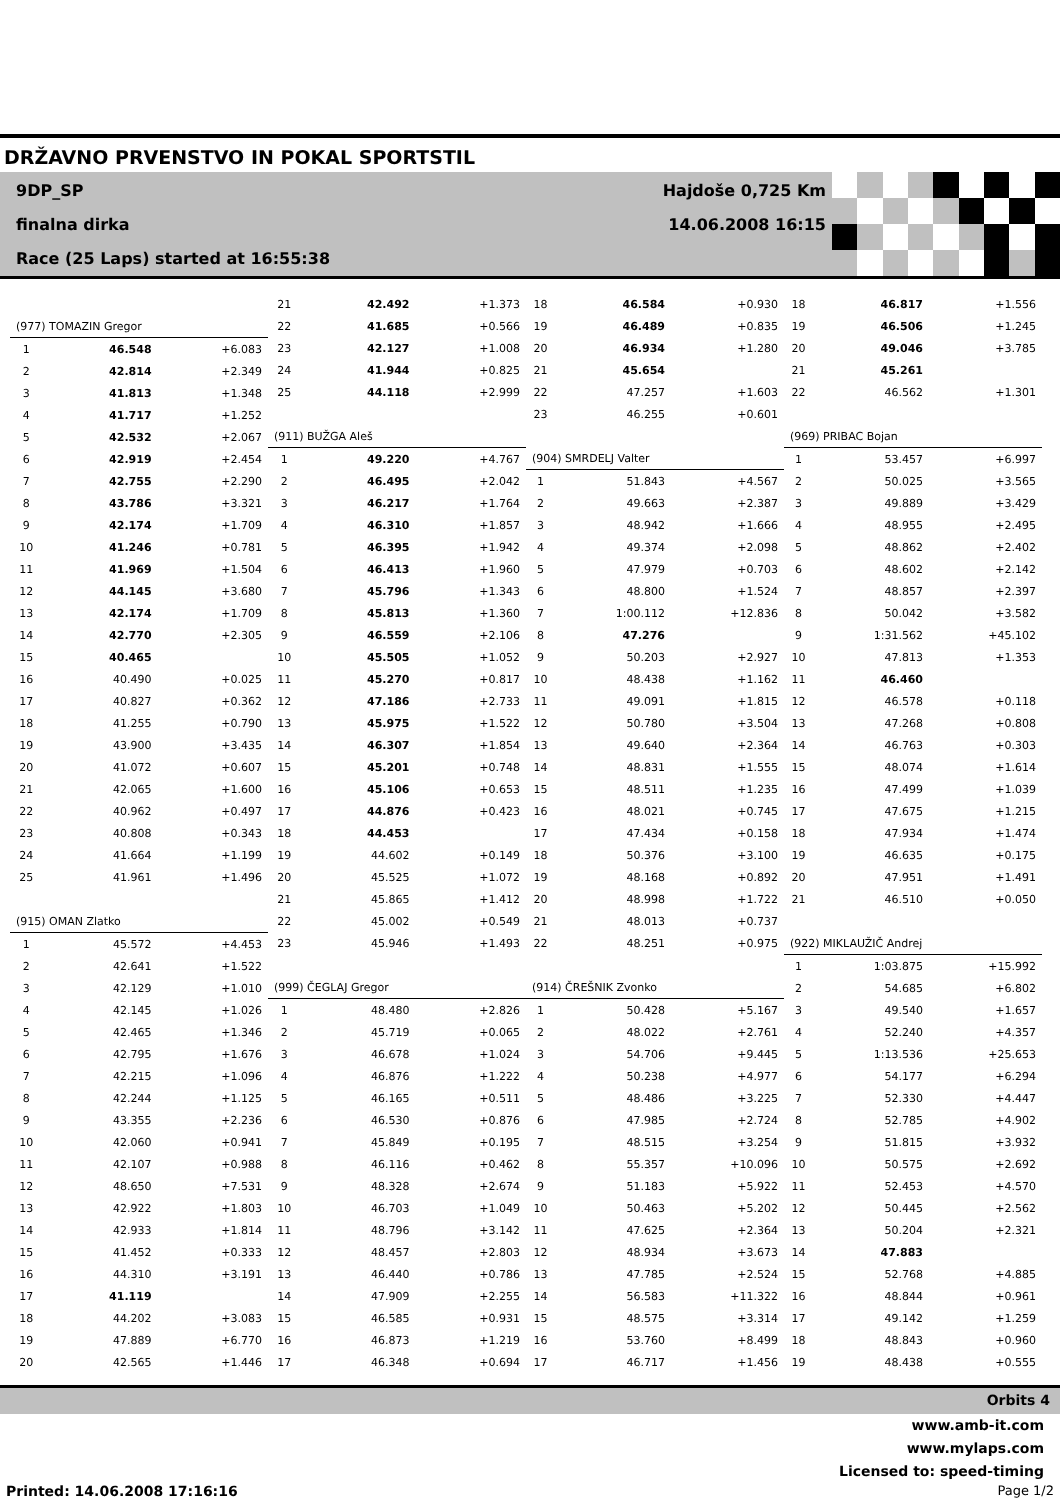DRŽAVNO PRVENSTVO IN POKAL SPORTSTIL
9DP_SP
finalna dirka
Race (25 Laps) started at 16:55:38
Hajdoše 0,725 Km
14.06.2008 16:15
| (977) TOMAZIN Gregor | | |
| 1 | 46.548 | +6.083 |
| 2 | 42.814 | +2.349 |
| 3 | 41.813 | +1.348 |
| 4 | 41.717 | +1.252 |
| 5 | 42.532 | +2.067 |
| 6 | 42.919 | +2.454 |
| 7 | 42.755 | +2.290 |
| 8 | 43.786 | +3.321 |
| 9 | 42.174 | +1.709 |
| 10 | 41.246 | +0.781 |
| 11 | 41.969 | +1.504 |
| 12 | 44.145 | +3.680 |
| 13 | 42.174 | +1.709 |
| 14 | 42.770 | +2.305 |
| 15 | 40.465 | |
| 16 | 40.490 | +0.025 |
| 17 | 40.827 | +0.362 |
| 18 | 41.255 | +0.790 |
| 19 | 43.900 | +3.435 |
| 20 | 41.072 | +0.607 |
| 21 | 42.065 | +1.600 |
| 22 | 40.962 | +0.497 |
| 23 | 40.808 | +0.343 |
| 24 | 41.664 | +1.199 |
| 25 | 41.961 | +1.496 |
| (915) OMAN Zlatko | | |
| 1 | 45.572 | +4.453 |
| 2 | 42.641 | +1.522 |
| 3 | 42.129 | +1.010 |
| 4 | 42.145 | +1.026 |
| 5 | 42.465 | +1.346 |
| 6 | 42.795 | +1.676 |
| 7 | 42.215 | +1.096 |
| 8 | 42.244 | +1.125 |
| 9 | 43.355 | +2.236 |
| 10 | 42.060 | +0.941 |
| 11 | 42.107 | +0.988 |
| 12 | 48.650 | +7.531 |
| 13 | 42.922 | +1.803 |
| 14 | 42.933 | +1.814 |
| 15 | 41.452 | +0.333 |
| 16 | 44.310 | +3.191 |
| 17 | 41.119 | |
| 18 | 44.202 | +3.083 |
| 19 | 47.889 | +6.770 |
| 20 | 42.565 | +1.446 |
| 21 | 42.492 | +1.373 |
| 22 | 41.685 | +0.566 |
| 23 | 42.127 | +1.008 |
| 24 | 41.944 | +0.825 |
| 25 | 44.118 | +2.999 |
| (911) BUŽGA Aleš | | |
| 1 | 49.220 | +4.767 |
| 2 | 46.495 | +2.042 |
| 3 | 46.217 | +1.764 |
| 4 | 46.310 | +1.857 |
| 5 | 46.395 | +1.942 |
| 6 | 46.413 | +1.960 |
| 7 | 45.796 | +1.343 |
| 8 | 45.813 | +1.360 |
| 9 | 46.559 | +2.106 |
| 10 | 45.505 | +1.052 |
| 11 | 45.270 | +0.817 |
| 12 | 47.186 | +2.733 |
| 13 | 45.975 | +1.522 |
| 14 | 46.307 | +1.854 |
| 15 | 45.201 | +0.748 |
| 16 | 45.106 | +0.653 |
| 17 | 44.876 | +0.423 |
| 18 | 44.453 | |
| 19 | 44.602 | +0.149 |
| 20 | 45.525 | +1.072 |
| 21 | 45.865 | +1.412 |
| 22 | 45.002 | +0.549 |
| 23 | 45.946 | +1.493 |
| (999) ČEGLAJ Gregor | | |
| 1 | 48.480 | +2.826 |
| 2 | 45.719 | +0.065 |
| 3 | 46.678 | +1.024 |
| 4 | 46.876 | +1.222 |
| 5 | 46.165 | +0.511 |
| 6 | 46.530 | +0.876 |
| 7 | 45.849 | +0.195 |
| 8 | 46.116 | +0.462 |
| 9 | 48.328 | +2.674 |
| 10 | 46.703 | +1.049 |
| 11 | 48.796 | +3.142 |
| 12 | 48.457 | +2.803 |
| 13 | 46.440 | +0.786 |
| 14 | 47.909 | +2.255 |
| 15 | 46.585 | +0.931 |
| 16 | 46.873 | +1.219 |
| 17 | 46.348 | +0.694 |
| 18 | 46.584 | +0.930 |
| 19 | 46.489 | +0.835 |
| 20 | 46.934 | +1.280 |
| 21 | 45.654 | |
| 22 | 47.257 | +1.603 |
| 23 | 46.255 | +0.601 |
| (904) SMRDELJ Valter | | |
| 1 | 51.843 | +4.567 |
| 2 | 49.663 | +2.387 |
| 3 | 48.942 | +1.666 |
| 4 | 49.374 | +2.098 |
| 5 | 47.979 | +0.703 |
| 6 | 48.800 | +1.524 |
| 7 | 1:00.112 | +12.836 |
| 8 | 47.276 | |
| 9 | 50.203 | +2.927 |
| 10 | 48.438 | +1.162 |
| 11 | 49.091 | +1.815 |
| 12 | 50.780 | +3.504 |
| 13 | 49.640 | +2.364 |
| 14 | 48.831 | +1.555 |
| 15 | 48.511 | +1.235 |
| 16 | 48.021 | +0.745 |
| 17 | 47.434 | +0.158 |
| 18 | 50.376 | +3.100 |
| 19 | 48.168 | +0.892 |
| 20 | 48.998 | +1.722 |
| 21 | 48.013 | +0.737 |
| 22 | 48.251 | +0.975 |
| (914) ČREŠNIK Zvonko | | |
| 1 | 50.428 | +5.167 |
| 2 | 48.022 | +2.761 |
| 3 | 54.706 | +9.445 |
| 4 | 50.238 | +4.977 |
| 5 | 48.486 | +3.225 |
| 6 | 47.985 | +2.724 |
| 7 | 48.515 | +3.254 |
| 8 | 55.357 | +10.096 |
| 9 | 51.183 | +5.922 |
| 10 | 50.463 | +5.202 |
| 11 | 47.625 | +2.364 |
| 12 | 48.934 | +3.673 |
| 13 | 47.785 | +2.524 |
| 14 | 56.583 | +11.322 |
| 15 | 48.575 | +3.314 |
| 16 | 53.760 | +8.499 |
| 17 | 46.717 | +1.456 |
| 18 | 46.817 | +1.556 |
| 19 | 46.506 | +1.245 |
| 20 | 49.046 | +3.785 |
| 21 | 45.261 | |
| 22 | 46.562 | +1.301 |
| (969) PRIBAC Bojan | | |
| 1 | 53.457 | +6.997 |
| 2 | 50.025 | +3.565 |
| 3 | 49.889 | +3.429 |
| 4 | 48.955 | +2.495 |
| 5 | 48.862 | +2.402 |
| 6 | 48.602 | +2.142 |
| 7 | 48.857 | +2.397 |
| 8 | 50.042 | +3.582 |
| 9 | 1:31.562 | +45.102 |
| 10 | 47.813 | +1.353 |
| 11 | 46.460 | |
| 12 | 46.578 | +0.118 |
| 13 | 47.268 | +0.808 |
| 14 | 46.763 | +0.303 |
| 15 | 48.074 | +1.614 |
| 16 | 47.499 | +1.039 |
| 17 | 47.675 | +1.215 |
| 18 | 47.934 | +1.474 |
| 19 | 46.635 | +0.175 |
| 20 | 47.951 | +1.491 |
| 21 | 46.510 | +0.050 |
| (922) MIKLAUŽIČ Andrej | | |
| 1 | 1:03.875 | +15.992 |
| 2 | 54.685 | +6.802 |
| 3 | 49.540 | +1.657 |
| 4 | 52.240 | +4.357 |
| 5 | 1:13.536 | +25.653 |
| 6 | 54.177 | +6.294 |
| 7 | 52.330 | +4.447 |
| 8 | 52.785 | +4.902 |
| 9 | 51.815 | +3.932 |
| 10 | 50.575 | +2.692 |
| 11 | 52.453 | +4.570 |
| 12 | 50.445 | +2.562 |
| 13 | 50.204 | +2.321 |
| 14 | 47.883 | |
| 15 | 52.768 | +4.885 |
| 16 | 48.844 | +0.961 |
| 17 | 49.142 | +1.259 |
| 18 | 48.843 | +0.960 |
| 19 | 48.438 | +0.555 |
Orbits 4
www.amb-it.com
www.mylaps.com
Licensed to: speed-timing
Printed: 14.06.2008 17:16:16 Page 1/2